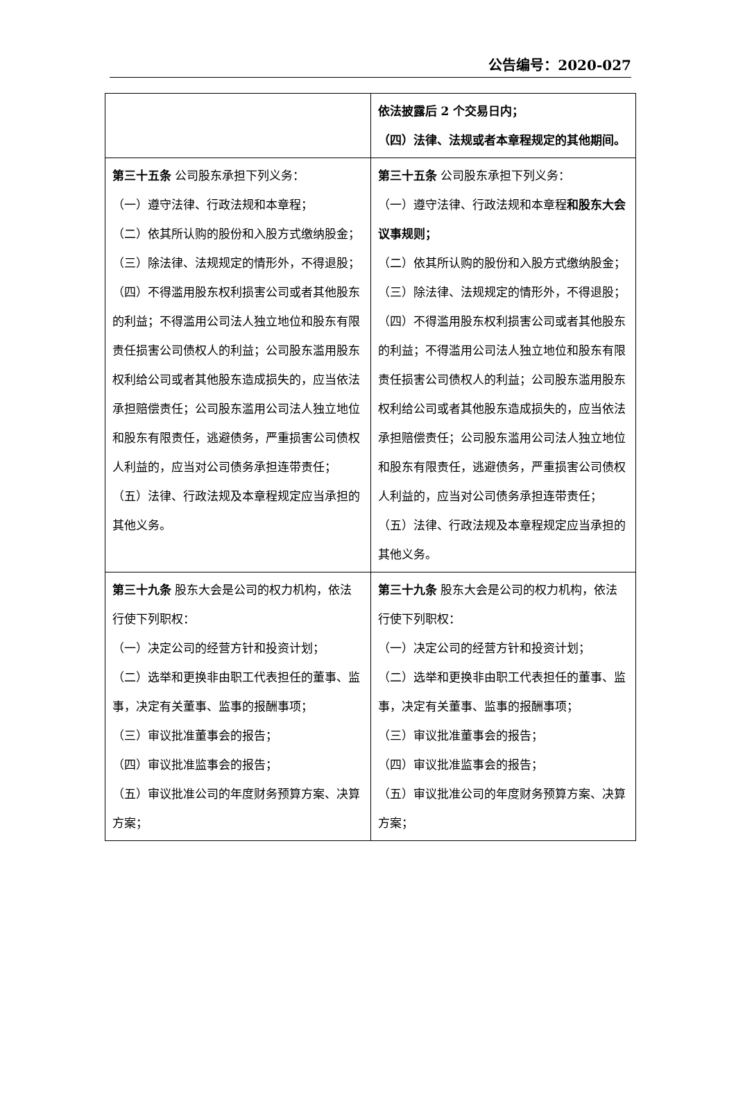公告编号：2020-027
| | 依法披露后 2 个交易日内； （四）法律、法规或者本章程规定的其他期间。 |
| 第三十五条 公司股东承担下列义务： （一）遵守法律、行政法规和本章程； （二）依其所认购的股份和入股方式缴纳股金； （三）除法律、法规规定的情形外，不得退股； （四）不得滥用股东权利损害公司或者其他股东的利益；不得滥用公司法人独立地位和股东有限责任损害公司债权人的利益；公司股东滥用股东权利给公司或者其他股东造成损失的，应当依法承担赔偿责任；公司股东滥用公司法人独立地位和股东有限责任，逃避债务，严重损害公司债权人利益的，应当对公司债务承担连带责任； （五）法律、行政法规及本章程规定应当承担的其他义务。 | 第三十五条 公司股东承担下列义务： （一）遵守法律、行政法规和本章程 和股东大会议事规则； （二）依其所认购的股份和入股方式缴纳股金； （三）除法律、法规规定的情形外，不得退股； （四）不得滥用股东权利损害公司或者其他股东的利益；不得滥用公司法人独立地位和股东有限责任损害公司债权人的利益；公司股东滥用股东权利给公司或者其他股东造成损失的，应当依法承担赔偿责任；公司股东滥用公司法人独立地位和股东有限责任，逃避债务，严重损害公司债权人利益的，应当对公司债务承担连带责任； （五）法律、行政法规及本章程规定应当承担的其他义务。 |
| 第三十九条 股东大会是公司的权力机构，依法行使下列职权： （一）决定公司的经营方针和投资计划； （二）选举和更换非由职工代表担任的董事、监事，决定有关董事、监事的报酬事项； （三）审议批准董事会的报告； （四）审议批准监事会的报告； （五）审议批准公司的年度财务预算方案、决算方案； | 第三十九条 股东大会是公司的权力机构，依法行使下列职权： （一）决定公司的经营方针和投资计划； （二）选举和更换非由职工代表担任的董事、监事，决定有关董事、监事的报酬事项； （三）审议批准董事会的报告； （四）审议批准监事会的报告； （五）审议批准公司的年度财务预算方案、决算方案； |